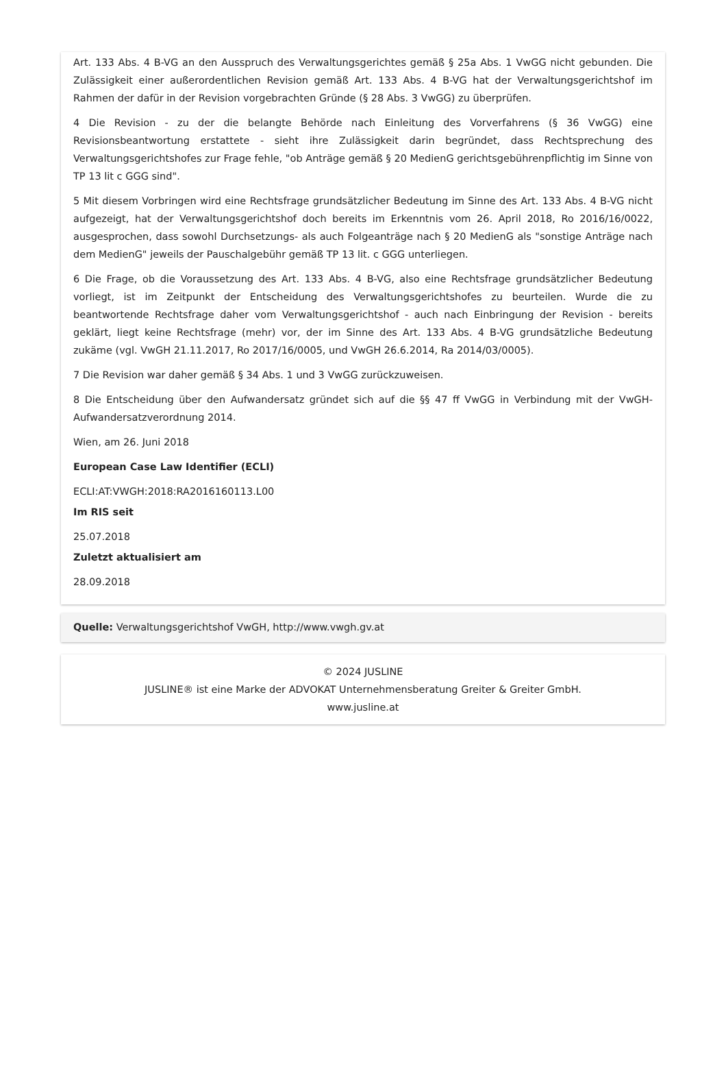Art. 133 Abs. 4 B-VG an den Ausspruch des Verwaltungsgerichtes gemäß § 25a Abs. 1 VwGG nicht gebunden. Die Zulässigkeit einer außerordentlichen Revision gemäß Art. 133 Abs. 4 B-VG hat der Verwaltungsgerichtshof im Rahmen der dafür in der Revision vorgebrachten Gründe (§ 28 Abs. 3 VwGG) zu überprüfen.
4 Die Revision - zu der die belangte Behörde nach Einleitung des Vorverfahrens (§ 36 VwGG) eine Revisionsbeantwortung erstattete - sieht ihre Zulässigkeit darin begründet, dass Rechtsprechung des Verwaltungsgerichtshofes zur Frage fehle, "ob Anträge gemäß § 20 MedienG gerichtsgebührenpflichtig im Sinne von TP 13 lit c GGG sind".
5 Mit diesem Vorbringen wird eine Rechtsfrage grundsätzlicher Bedeutung im Sinne des Art. 133 Abs. 4 B-VG nicht aufgezeigt, hat der Verwaltungsgerichtshof doch bereits im Erkenntnis vom 26. April 2018, Ro 2016/16/0022, ausgesprochen, dass sowohl Durchsetzungs- als auch Folgeanträge nach § 20 MedienG als "sonstige Anträge nach dem MedienG" jeweils der Pauschalgebühr gemäß TP 13 lit. c GGG unterliegen.
6 Die Frage, ob die Voraussetzung des Art. 133 Abs. 4 B-VG, also eine Rechtsfrage grundsätzlicher Bedeutung vorliegt, ist im Zeitpunkt der Entscheidung des Verwaltungsgerichtshofes zu beurteilen. Wurde die zu beantwortende Rechtsfrage daher vom Verwaltungsgerichtshof - auch nach Einbringung der Revision - bereits geklärt, liegt keine Rechtsfrage (mehr) vor, der im Sinne des Art. 133 Abs. 4 B-VG grundsätzliche Bedeutung zukäme (vgl. VwGH 21.11.2017, Ro 2017/16/0005, und VwGH 26.6.2014, Ra 2014/03/0005).
7 Die Revision war daher gemäß § 34 Abs. 1 und 3 VwGG zurückzuweisen.
8 Die Entscheidung über den Aufwandersatz gründet sich auf die §§ 47 ff VwGG in Verbindung mit der VwGH-Aufwandersatzverordnung 2014.
Wien, am 26. Juni 2018
European Case Law Identifier (ECLI)
ECLI:AT:VWGH:2018:RA2016160113.L00
Im RIS seit
25.07.2018
Zuletzt aktualisiert am
28.09.2018
Quelle: Verwaltungsgerichtshof VwGH, http://www.vwgh.gv.at
© 2024 JUSLINE
JUSLINE® ist eine Marke der ADVOKAT Unternehmensberatung Greiter & Greiter GmbH.
www.jusline.at